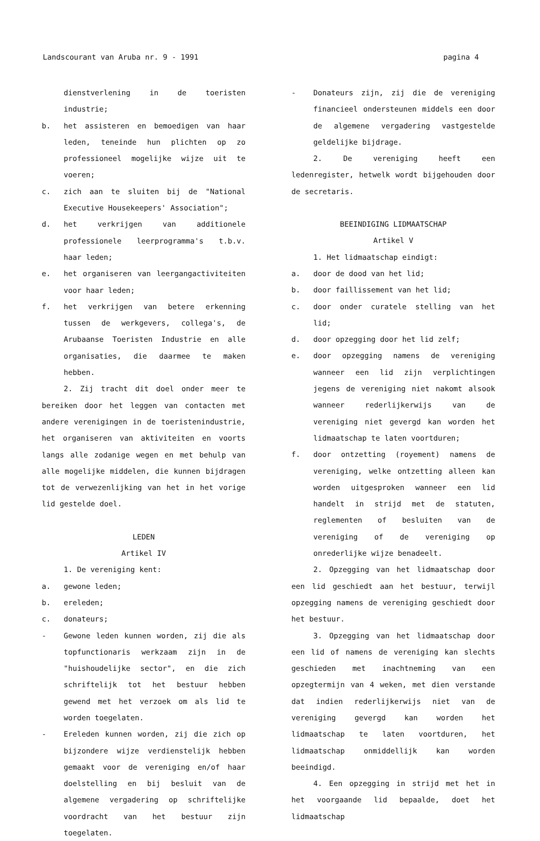Landscourant van Aruba nr. 9 - 1991 pagina 4
dienstverlening in de toeristen industrie;
b. het assisteren en bemoedigen van haar leden, teneinde hun plichten op zo professioneel mogelijke wijze uit te voeren;
c. zich aan te sluiten bij de "National Executive Housekeepers' Association";
d. het verkrijgen van additionele professionele leerprogramma's t.b.v. haar leden;
e. het organiseren van leergangactiviteiten voor haar leden;
f. het verkrijgen van betere erkenning tussen de werkgevers, collega's, de Arubaanse Toeristen Industrie en alle organisaties, die daarmee te maken hebben.
2. Zij tracht dit doel onder meer te bereiken door het leggen van contacten met andere verenigingen in de toeristenindustrie, het organiseren van aktiviteiten en voorts langs alle zodanige wegen en met behulp van alle mogelijke middelen, die kunnen bijdragen tot de verwezenlijking van het in het vorige lid gestelde doel.
LEDEN
Artikel IV
1. De vereniging kent:
a. gewone leden;
b. ereleden;
c. donateurs;
- Gewone leden kunnen worden, zij die als topfunctionaris werkzaam zijn in de "huishoudelijke sector", en die zich schriftelijk tot het bestuur hebben gewend met het verzoek om als lid te worden toegelaten.
- Ereleden kunnen worden, zij die zich op bijzondere wijze verdienstelijk hebben gemaakt voor de vereniging en/of haar doelstelling en bij besluit van de algemene vergadering op schriftelijke voordracht van het bestuur zijn toegelaten.
- Donateurs zijn, zij die de vereniging financieel ondersteunen middels een door de algemene vergadering vastgestelde geldelijke bijdrage.
2. De vereniging heeft een ledenregister, hetwelk wordt bijgehouden door de secretaris.
BEEINDIGING LIDMAATSCHAP
Artikel V
1. Het lidmaatschap eindigt:
a. door de dood van het lid;
b. door faillissement van het lid;
c. door onder curatele stelling van het lid;
d. door opzegging door het lid zelf;
e. door opzegging namens de vereniging wanneer een lid zijn verplichtingen jegens de vereniging niet nakomt alsook wanneer rederlijkerwijs van de vereniging niet gevergd kan worden het lidmaatschap te laten voortduren;
f. door ontzetting (royement) namens de vereniging, welke ontzetting alleen kan worden uitgesproken wanneer een lid handelt in strijd met de statuten, reglementen of besluiten van de vereniging of de vereniging op onrederlijke wijze benadeelt.
2. Opzegging van het lidmaatschap door een lid geschiedt aan het bestuur, terwijl opzegging namens de vereniging geschiedt door het bestuur.
3. Opzegging van het lidmaatschap door een lid of namens de vereniging kan slechts geschieden met inachtneming van een opzegtermijn van 4 weken, met dien verstande dat indien rederlijkerwijs niet van de vereniging gevergd kan worden het lidmaatschap te laten voortduren, het lidmaatschap onmiddellijk kan worden beeindigd.
4. Een opzegging in strijd met het in het voorgaande lid bepaalde, doet het lidmaatschap